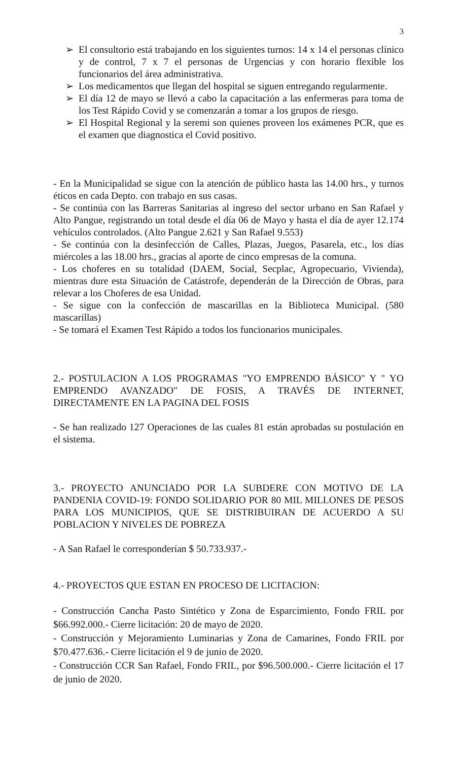3
➢ El consultorio está trabajando en los siguientes turnos: 14 x 14 el personas clínico y de control, 7 x 7 el personas de Urgencias y con horario flexible los funcionarios del área administrativa.
➢ Los medicamentos que llegan del hospital se siguen entregando regularmente.
➢ El día 12 de mayo se llevó a cabo la capacitación a las enfermeras para toma de los Test Rápido Covid y se comenzarán a tomar a los grupos de riesgo.
➢ El Hospital Regional y la seremi son quienes proveen los exámenes PCR, que es el examen que diagnostica el Covid positivo.
- En la Municipalidad se sigue con la atención de público hasta las 14.00 hrs., y turnos éticos en cada Depto. con trabajo en sus casas.
- Se continúa con las Barreras Sanitarias al ingreso del sector urbano en San Rafael y Alto Pangue, registrando un total desde el día 06 de Mayo y hasta el día de ayer 12.174 vehículos controlados. (Alto Pangue 2.621 y San Rafael 9.553)
- Se continúa con la desinfección de Calles, Plazas, Juegos, Pasarela, etc., los días miércoles a las 18.00 hrs., gracias al aporte de cinco empresas de la comuna.
- Los choferes en su totalidad (DAEM, Social, Secplac, Agropecuario, Vivienda), mientras dure esta Situación de Catástrofe, dependerán de la Dirección de Obras, para relevar a los Choferes de esa Unidad.
- Se sigue con la confección de mascarillas en la Biblioteca Municipal. (580 mascarillas)
- Se tomará el Examen Test Rápido a todos los funcionarios municipales.
2.- POSTULACION A LOS PROGRAMAS "YO EMPRENDO BÁSICO" Y " YO EMPRENDO AVANZADO" DE FOSIS, A TRAVÉS DE INTERNET, DIRECTAMENTE EN LA PAGINA DEL FOSIS
- Se han realizado 127 Operaciones de las cuales 81 están aprobadas su postulación en el sistema.
3.- PROYECTO ANUNCIADO POR LA SUBDERE CON MOTIVO DE LA PANDENIA COVID-19: FONDO SOLIDARIO POR 80 MIL MILLONES DE PESOS PARA LOS MUNICIPIOS, QUE SE DISTRIBUIRAN DE ACUERDO A SU POBLACION Y NIVELES DE POBREZA
- A San Rafael le corresponderían $ 50.733.937.-
4.- PROYECTOS QUE ESTAN EN PROCESO DE LICITACION:
- Construcción Cancha Pasto Sintético y Zona de Esparcimiento, Fondo FRIL por $66.992.000.- Cierre licitación: 20 de mayo de 2020.
- Construcción y Mejoramiento Luminarias y Zona de Camarines, Fondo FRIL por $70.477.636.- Cierre licitación el 9 de junio de 2020.
- Construcción CCR San Rafael, Fondo FRIL, por $96.500.000.- Cierre licitación el 17 de junio de 2020.